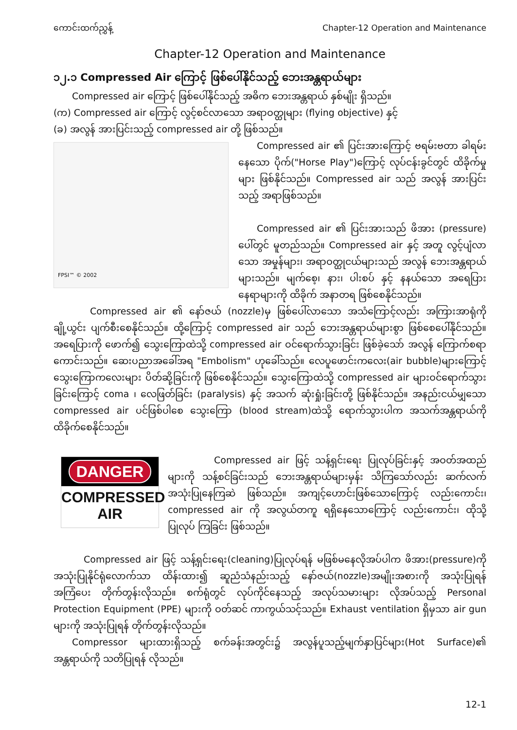ကောင်းထက်ညွှန့် Chapter-12 Operation and Maintenance
Chapter-12 Operation and Maintenance
၁၂.၁ Compressed Air ကြောင့် ဖြစ်ပေါ်နိုင်သည့် ဘေးအန္တရာယ်များ
Compressed air ကြောင့် ဖြစ်ပေါ်နိုင်သည့် အဓိက ဘေးအန္တရာယ် နှစ်မျိုး ရှိသည်။
(က) Compressed air ကြောင့် လွင့်စင်လာသော အရာဝတ္ထုများ (flying objective) နှင့်
(ခ) အလွန် အားပြင်းသည့် compressed air တို့ ဖြစ်သည်။
FPSI™ © 2002
Compressed air ၏ ပြင်းအားကြောင့် ဗရမ်းဗတာ ခါရမ်းနေသော ပိုက်("Horse Play")ကြောင့် လုပ်ငန်းခွင်တွင် ထိခိုက်မှုများ ဖြစ်နိုင်သည်။ Compressed air သည် အလွန် အားပြင်းသည့် အရာဖြစ်သည်။
Compressed air ၏ ပြင်းအားသည် ဖိအား (pressure) ပေါ်တွင် မူတည်သည်။ Compressed air နှင့် အတူ လွင့်ပျံလာသော အမှုန်များ၊ အရာဝတ္ထုငယ်များသည် အလွန် ဘေးအန္တရာယ် များသည်။ မျက်စေ့၊ နား၊ ပါးစပ် နှင့် နနယ်သော အရေပြား နေရာများကို ထိခိုက် အနာတရ ဖြစ်စေနိုင်သည်။
Compressed air ၏ နော်ဇယ် (nozzle)မှ ဖြစ်ပေါ်လာသော အသံကြောင့်လည်း အကြားအာရုံကို ချို့ယွင်း ပျက်စီးစေနိုင်သည်။ ထို့ကြောင့် compressed air သည် ဘေးအန္တရာယ်များစွာ ဖြစ်စေပေါ်နိုင်သည်။ အရေပြားကို ဖောက်၍ သွေးကြောထဲသို့ compressed air ဝင်ရောက်သွားခြင်း ဖြစ်ခဲ့သော် အလွန် ကြောက်စရာကောင်းသည်။ ဆေးပညာအခေါ်အရ "Embolism" ဟုခေါ်သည်။ လေပူဖောင်းကလေး(air bubble)များကြောင့် သွေးကြောကလေးများ ပိတ်ဆို့ခြင်းကို ဖြစ်စေနိုင်သည်။ သွေးကြောထဲသို့ compressed air များဝင်ရောက်သွားခြင်းကြောင့် coma ၊ လေဖြတ်ခြင်း (paralysis) နှင့် အသက် ဆုံးရှုံးခြင်းတို့ ဖြစ်နိုင်သည်။ အနည်းငယ်မျှသော compressed air ပင်ဖြစ်ပါစေ သွေးကြော (blood stream)ထဲသို့ ရောက်သွားပါက အသက်အန္တရာယ်ကို ထိခိုက်စေနိုင်သည်။
DANGER
COMPRESSED
AIR
Compressed air ဖြင့် သန့်ရှင်းရေး ပြုလုပ်ခြင်းနှင့် အဝတ်အထည်များကို သန့်စင်ခြင်းသည် ဘေးအန္တရာယ်များမှန်း သိကြသော်လည်း ဆက်လက် အသုံးပြုနေကြဆဲ ဖြစ်သည်။ အကျင့်ဟောင်းဖြစ်သောကြောင့် လည်းကောင်း၊ compressed air ကို အလွယ်တကူ ရရှိနေသောကြောင့် လည်းကောင်း၊ ထိုသို့ ပြုလုပ် ကြခြင်း ဖြစ်သည်။
Compressed air ဖြင့် သန့်ရှင်းရေး(cleaning)ပြုလုပ်ရန် မဖြစ်မနေလိုအပ်ပါက ဖိအား(pressure)ကို အသုံးပြုနိုင်ရုံလောက်သာ ထိန်းထား၍ ဆူညံသံနည်းသည့် နော်ဇယ်(nozzle)အမျိုးအစားကို အသုံးပြုရန် အကြံပေး တိုက်တွန်းလိုသည်။ စက်ရုံတွင် လုပ်ကိုင်နေသည့် အလုပ်သမားများ လိုအပ်သည့် Personal Protection Equipment (PPE) များကို ဝတ်ဆင် ကာကွယ်သင့်သည်။ Exhaust ventilation ရှိမှသာ air gun များကို အသုံးပြုရန် တိုက်တွန်းလိုသည်။
Compressor များထားရှိသည့် စက်ခန်းအတွင်း၌ အလွန်ပူသည့်မျက်နှာပြင်များ(Hot Surface)၏ အန္တရာယ်ကို သတိပြုရန် လိုသည်။
12-1